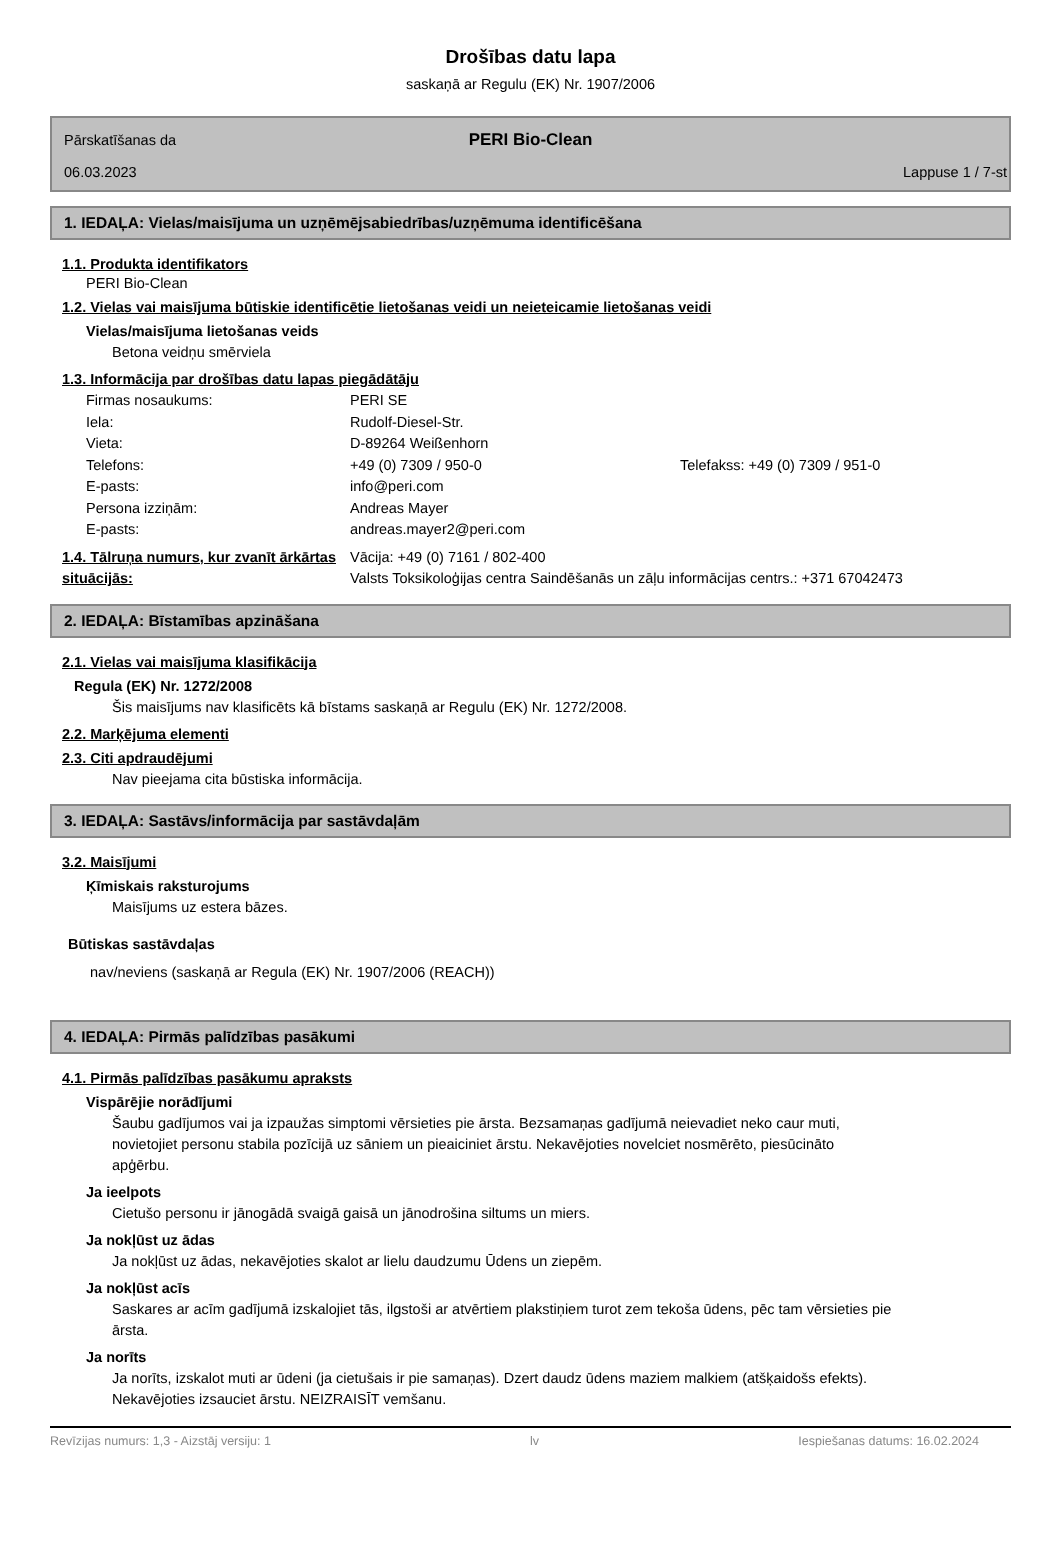Drošības datu lapa
saskaņā ar Regulu (EK) Nr. 1907/2006
PERI Bio-Clean
Pārskatīšanas da
06.03.2023
Lappuse 1 / 7-st
1. IEDAĻA: Vielas/maisījuma un uzņēmējsabiedrības/uzņēmuma identificēšana
1.1. Produkta identifikators
PERI Bio-Clean
1.2. Vielas vai maisījuma būtiskie identificētie lietošanas veidi un neieteicamie lietošanas veidi
Vielas/maisījuma lietošanas veids
Betona veidņu smērviela
1.3. Informācija par drošības datu lapas piegādātāju
Firmas nosaukums: PERI SE
Iela: Rudolf-Diesel-Str.
Vieta: D-89264 Weißenhorn
Telefons: +49 (0) 7309 / 950-0 Telefakss: +49 (0) 7309 / 951-0
E-pasts: info@peri.com
Persona izziņām: Andreas Mayer
E-pasts: andreas.mayer2@peri.com
1.4. Tālruņa numurs, kur zvanīt ārkārtas situācijās:
Vācija: +49 (0) 7161 / 802-400
Valsts Toksikoloģijas centra Saindēšanās un zāļu informācijas centrs.: +371 67042473
2. IEDAĻA: Bīstamības apzināšana
2.1. Vielas vai maisījuma klasifikācija
Regula (EK) Nr. 1272/2008
Šis maisījums nav klasificēts kā bīstams saskaņā ar Regulu (EK) Nr. 1272/2008.
2.2. Marķējuma elementi
2.3. Citi apdraudējumi
Nav pieejama cita būstiska informācija.
3. IEDAĻA: Sastāvs/informācija par sastāvdaļām
3.2. Maisījumi
Ķīmiskais raksturojums
Maisījums uz estera bāzes.
Būtiskas sastāvdaļas
nav/neviens (saskaņā ar Regula (EK) Nr. 1907/2006 (REACH))
4. IEDAĻA: Pirmās palīdzības pasākumi
4.1. Pirmās palīdzības pasākumu apraksts
Vispārējie norādījumi
Šaubu gadījumos vai ja izpaužas simptomi vērsieties pie ārsta. Bezsamaņas gadījumā neievadiet neko caur muti, novietojiet personu stabila pozīcijā uz sāniem un pieaiciniet ārstu. Nekavējoties novelciet nosmērēto, piesūcināto apģērbu.
Ja ieelpots
Cietušo personu ir jānogādā svaigā gaisā un jānodrošina siltums un miers.
Ja nokļūst uz ādas
Ja nokļūst uz ādas, nekavējoties skalot ar lielu daudzumu Ūdens un ziepēm.
Ja nokļūst acīs
Saskares ar acīm gadījumā izskalojiet tās, ilgstoši ar atvērtiem plakstiņiem turot zem tekoša ūdens, pēc tam vērsieties pie ārsta.
Ja norīts
Ja norīts, izskalot muti ar ūdeni (ja cietušais ir pie samaņas). Dzert daudz ūdens maziem malkiem (atšķaidošs efekts). Nekavējoties izsauciet ārstu. NEIZRAISĪT vemšanu.
Revīzijas numurs: 1,3 - Aizstāj versiju: 1 lv Iespiešanas datums: 16.02.2024